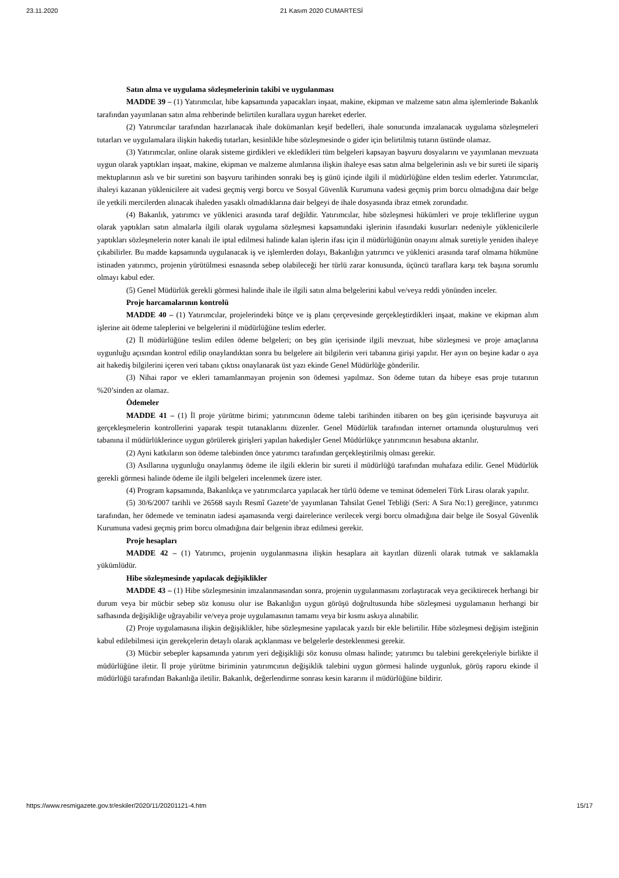23.11.2020 21 Kasım 2020 CUMARTESİ
Satın alma ve uygulama sözleşmelerinin takibi ve uygulanması
MADDE 39 – (1) Yatırımcılar, hibe kapsamında yapacakları inşaat, makine, ekipman ve malzeme satın alma işlemlerinde Bakanlık tarafından yayımlanan satın alma rehberinde belirtilen kurallara uygun hareket ederler.
(2) Yatırımcılar tarafından hazırlanacak ihale dokümanları keşif bedelleri, ihale sonucunda imzalanacak uygulama sözleşmeleri tutarları ve uygulamalara ilişkin hakediş tutarları, kesinlikle hibe sözleşmesinde o gider için belirtilmiş tutarın üstünde olamaz.
(3) Yatırımcılar, online olarak sisteme girdikleri ve ekledikleri tüm belgeleri kapsayan başvuru dosyalarını ve yayımlanan mevzuata uygun olarak yaptıkları inşaat, makine, ekipman ve malzeme alımlarına ilişkin ihaleye esas satın alma belgelerinin aslı ve bir sureti ile sipariş mektuplarının aslı ve bir suretini son başvuru tarihinden sonraki beş iş günü içinde ilgili il müdürlüğüne elden teslim ederler. Yatırımcılar, ihaleyi kazanan yüklenicilere ait vadesi geçmiş vergi borcu ve Sosyal Güvenlik Kurumuna vadesi geçmiş prim borcu olmadığına dair belge ile yetkili mercilerden alınacak ihaleden yasaklı olmadıklarına dair belgeyi de ihale dosyasında ibraz etmek zorundadır.
(4) Bakanlık, yatırımcı ve yüklenici arasında taraf değildir. Yatırımcılar, hibe sözleşmesi hükümleri ve proje tekliflerine uygun olarak yaptıkları satın almalarla ilgili olarak uygulama sözleşmesi kapsamındaki işlerinin ifasındaki kusurları nedeniyle yüklenicilerle yaptıkları sözleşmelerin noter kanalı ile iptal edilmesi halinde kalan işlerin ifası için il müdürlüğünün onayını almak suretiyle yeniden ihaleye çıkabilirler. Bu madde kapsamında uygulanacak iş ve işlemlerden dolayı, Bakanlığın yatırımcı ve yüklenici arasında taraf olmama hükmüne istinaden yatırımcı, projenin yürütülmesi esnasında sebep olabileceği her türlü zarar konusunda, üçüncü taraflara karşı tek başına sorumlu olmayı kabul eder.
(5) Genel Müdürlük gerekli görmesi halinde ihale ile ilgili satın alma belgelerini kabul ve/veya reddi yönünden inceler.
Proje harcamalarının kontrolü
MADDE 40 – (1) Yatırımcılar, projelerindeki bütçe ve iş planı çerçevesinde gerçekleştirdikleri inşaat, makine ve ekipman alım işlerine ait ödeme taleplerini ve belgelerini il müdürlüğüne teslim ederler.
(2) İl müdürlüğüne teslim edilen ödeme belgeleri; on beş gün içerisinde ilgili mevzuat, hibe sözleşmesi ve proje amaçlarına uygunluğu açısından kontrol edilip onaylandıktan sonra bu belgelere ait bilgilerin veri tabanına girişi yapılır. Her ayın on beşine kadar o aya ait hakediş bilgilerini içeren veri tabanı çıktısı onaylanarak üst yazı ekinde Genel Müdürlüğe gönderilir.
(3) Nihai rapor ve ekleri tamamlanmayan projenin son ödemesi yapılmaz. Son ödeme tutarı da hibeye esas proje tutarının %20’sinden az olamaz.
Ödemeler
MADDE 41 – (1) İl proje yürütme birimi; yatırımcının ödeme talebi tarihinden itibaren on beş gün içerisinde başvuruya ait gerçekleşmelerin kontrollerini yaparak tespit tutanaklarını düzenler. Genel Müdürlük tarafından internet ortamında oluşturulmuş veri tabanına il müdürlüklerince uygun görülerek girişleri yapılan hakedişler Genel Müdürlükçe yatırımcının hesabına aktarılır.
(2) Ayni katkıların son ödeme talebinden önce yatırımcı tarafından gerçekleştirilmiş olması gerekir.
(3) Asıllarına uygunluğu onaylanmış ödeme ile ilgili eklerin bir sureti il müdürlüğü tarafından muhafaza edilir. Genel Müdürlük gerekli görmesi halinde ödeme ile ilgili belgeleri incelenmek üzere ister.
(4) Program kapsamında, Bakanlıkça ve yatırımcılarca yapılacak her türlü ödeme ve teminat ödemeleri Türk Lirası olarak yapılır.
(5) 30/6/2007 tarihli ve 26568 sayılı Resmî Gazete’de yayımlanan Tahsilat Genel Tebliği (Seri: A Sıra No:1) gereğince, yatırımcı tarafından, her ödemede ve teminatın iadesi aşamasında vergi dairelerince verilecek vergi borcu olmadığına dair belge ile Sosyal Güvenlik Kurumuna vadesi geçmiş prim borcu olmadığına dair belgenin ibraz edilmesi gerekir.
Proje hesapları
MADDE 42 – (1) Yatırımcı, projenin uygulanmasına ilişkin hesaplara ait kayıtları düzenli olarak tutmak ve saklamakla yükümlüdür.
Hibe sözleşmesinde yapılacak değişiklikler
MADDE 43 – (1) Hibe sözleşmesinin imzalanmasından sonra, projenin uygulanmasını zorlaştıracak veya geciktirecek herhangi bir durum veya bir mücbir sebep söz konusu olur ise Bakanlığın uygun görüşü doğrultusunda hibe sözleşmesi uygulamanın herhangi bir safhasında değişikliğe uğrayabilir ve/veya proje uygulamasının tamamı veya bir kısmı askıya alınabilir.
(2) Proje uygulamasına ilişkin değişiklikler, hibe sözleşmesine yapılacak yazılı bir ekle belirtilir. Hibe sözleşmesi değişim isteğinin kabul edilebilmesi için gerekçelerin detaylı olarak açıklanması ve belgelerle desteklenmesi gerekir.
(3) Mücbir sebepler kapsamında yatırım yeri değişikliği söz konusu olması halinde; yatırımcı bu talebini gerekçeleriyle birlikte il müdürlüğüne iletir. İl proje yürütme biriminin yatırımcının değişiklik talebini uygun görmesi halinde uygunluk, görüş raporu ekinde il müdürlüğü tarafından Bakanlığa iletilir. Bakanlık, değerlendirme sonrası kesin kararını il müdürlüğüne bildirir.
https://www.resmigazete.gov.tr/eskiler/2020/11/20201121-4.htm 15/17